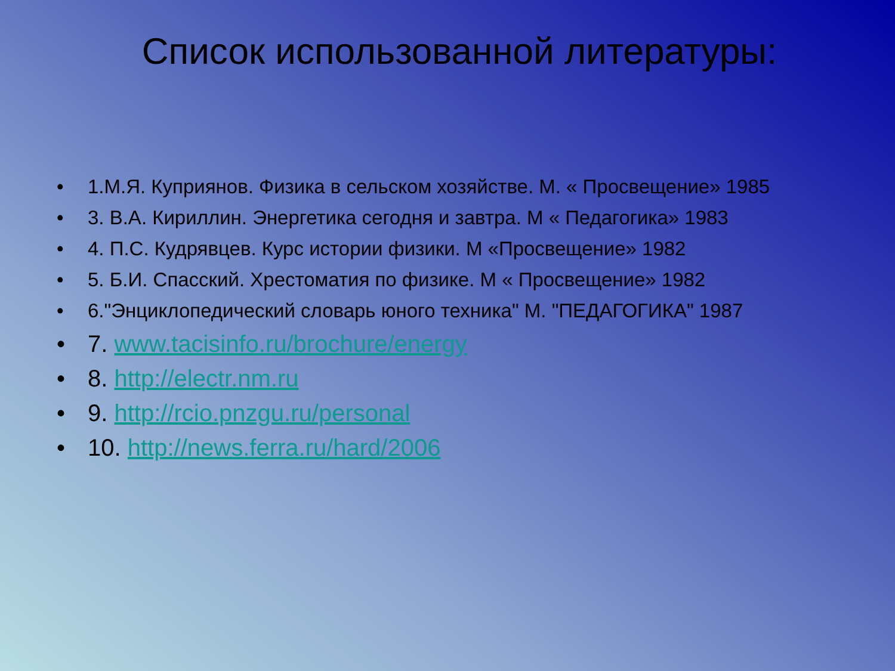Список использованной литературы:
• 1.М.Я. Куприянов. Физика в сельском хозяйстве. М. « Просвещение» 1985
• 3. В.А. Кириллин. Энергетика сегодня и завтра. М « Педагогика» 1983
• 4. П.С. Кудрявцев. Курс истории физики. М «Просвещение» 1982
• 5. Б.И. Спасский. Хрестоматия по физике. М « Просвещение» 1982
• 6."Энциклопедический словарь юного техника" М. "ПЕДАГОГИКА" 1987
• 7. www.tacisinfo.ru/brochure/energy
• 8. http://electr.nm.ru
• 9. http://rcio.pnzgu.ru/personal
• 10. http://news.ferra.ru/hard/2006